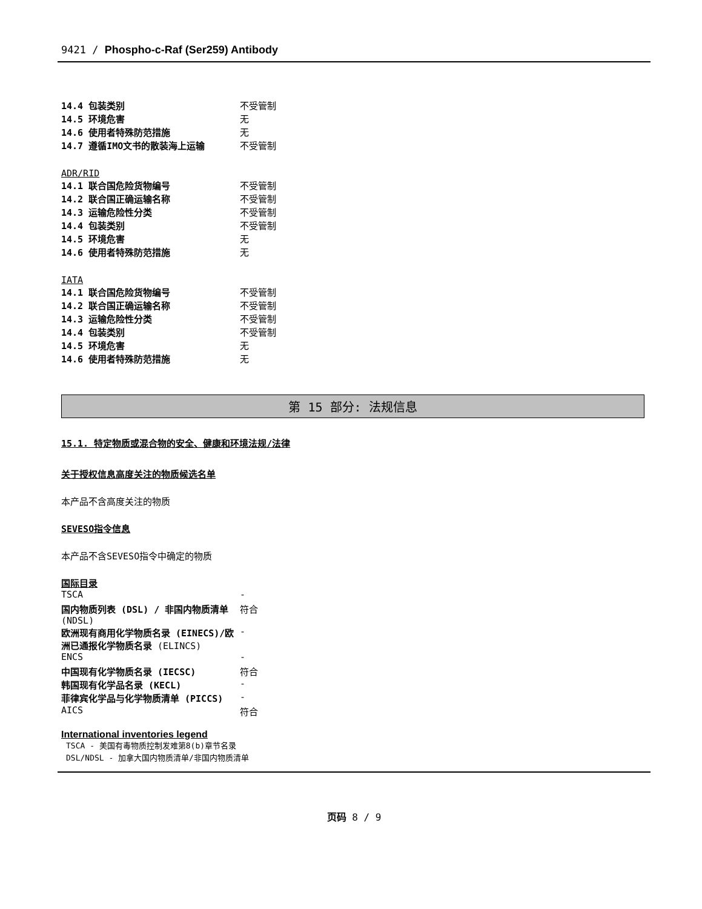9421 / Phospho-c-Raf (Ser259) Antibody
| 14.4 包装类别 | 不受管制 |
| 14.5 环境危害 | 无 |
| 14.6 使用者特殊防范措施 | 无 |
| 14.7 遵循IMO文书的散装海上运输 | 不受管制 |
ADR/RID
| 14.1 联合国危险货物编号 | 不受管制 |
| 14.2 联合国正确运输名称 | 不受管制 |
| 14.3 运输危险性分类 | 不受管制 |
| 14.4 包装类别 | 不受管制 |
| 14.5 环境危害 | 无 |
| 14.6 使用者特殊防范措施 | 无 |
IATA
| 14.1 联合国危险货物编号 | 不受管制 |
| 14.2 联合国正确运输名称 | 不受管制 |
| 14.3 运输危险性分类 | 不受管制 |
| 14.4 包装类别 | 不受管制 |
| 14.5 环境危害 | 无 |
| 14.6 使用者特殊防范措施 | 无 |
第 15 部分: 法规信息
15.1. 特定物质或混合物的安全、健康和环境法规/法律
关于授权信息高度关注的物质候选名单
本产品不含高度关注的物质
SEVESO指令信息
本产品不含SEVESO指令中确定的物质
国际目录
| TSCA | - |
| 国内物质列表 (DSL) / 非国内物质清单 (NDSL) | 符合 |
| 欧洲现有商用化学物质名录 (EINECS)/欧洲已通报化学物质名录 (ELINCS) | - |
| ENCS | - |
| 中国现有化学物质名录 (IECSC) | 符合 |
| 韩国现有化学品名录 (KECL) | - |
| 菲律宾化学品与化学物质清单 (PICCS) | - |
| AICS | 符合 |
International inventories legend
TSCA - 美国有毒物质控制发难第8(b)章节名录
DSL/NDSL - 加拿大国内物质清单/非国内物质清单
页码 8 / 9